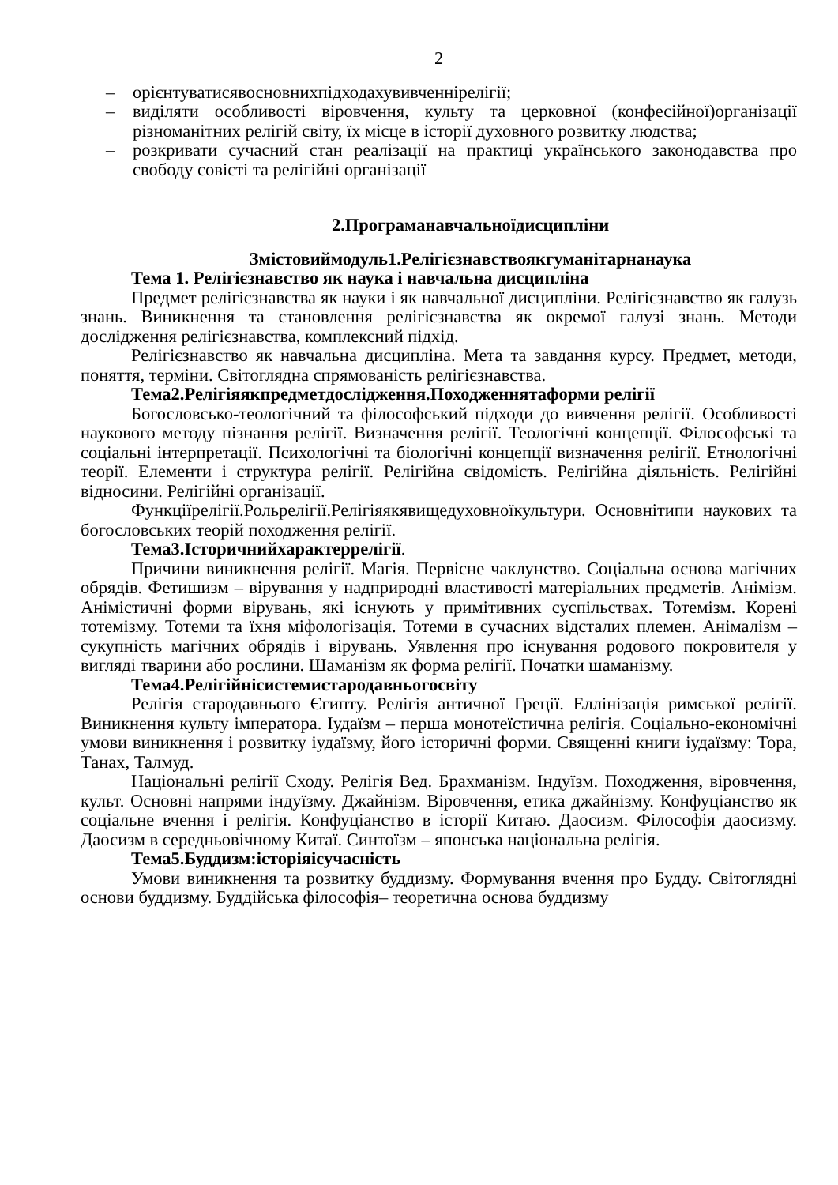2
– орієнтуватисявосновнихпідходахувивченнірелігії;
– виділяти особливості віровчення, культу та церковної (конфесійної)організації різноманітних релігій світу, їх місце в історії духовного розвитку людства;
– розкривати сучасний стан реалізації на практиці українського законодавства про свободу совісті та релігійні організації
2.Програманавчальноїдисципліни
Змістовиймодуль1.Релігієзнавствоякгуманітарнанаука
Тема 1. Релігієзнавство як наука і навчальна дисципліна
Предмет релігієзнавства як науки і як навчальної дисципліни. Релігієзнавство як галузь знань. Виникнення та становлення релігієзнавства як окремої галузі знань. Методи дослідження релігієзнавства, комплексний підхід.
Релігієзнавство як навчальна дисципліна. Мета та завдання курсу. Предмет, методи, поняття, терміни. Світоглядна спрямованість релігієзнавства.
Тема2.Релігіяякпредметдослідження.Походженнятаформи релігії
Богословсько-теологічний та філософський підходи до вивчення релігії. Особливості наукового методу пізнання релігії. Визначення релігії. Теологічні концепції. Філософські та соціальні інтерпретації. Психологічні та біологічні концепції визначення релігії. Етнологічні теорії. Елементи і структура релігії. Релігійна свідомість. Релігійна діяльність. Релігійні відносини. Релігійні організації.
Функціїрелігії.Рольрелігії.Релігіяякявищедуховноїкультури. Основнітипи наукових та богословських теорій походження релігії.
Тема3.Історичнийхарактеррелігії.
Причини виникнення релігії. Магія. Первісне чаклунство. Соціальна основа магічних обрядів. Фетишизм – вірування у надприродні властивості матеріальних предметів. Анімізм. Анімістичні форми вірувань, які існують у примітивних суспільствах. Тотемізм. Корені тотемізму. Тотеми та їхня міфологізація. Тотеми в сучасних відсталих племен. Анімалізм – сукупність магічних обрядів і вірувань. Уявлення про існування родового покровителя у вигляді тварини або рослини. Шаманізм як форма релігії. Початки шаманізму.
Тема4.Релігійнісистемистародавньогосвіту
Релігія стародавнього Єгипту. Релігія античної Греції. Еллінізація римської релігії. Виникнення культу імператора. Іудаїзм – перша монотеїстична релігія. Соціально-економічні умови виникнення і розвитку іудаїзму, його історичні форми. Священні книги іудаїзму: Тора, Танах, Талмуд.
Національні релігії Сходу. Релігія Вед. Брахманізм. Індуїзм. Походження, віровчення, культ. Основні напрями індуїзму. Джайнізм. Віровчення, етика джайнізму. Конфуціанство як соціальне вчення і релігія. Конфуціанство в історії Китаю. Даосизм. Філософія даосизму. Даосизм в середньовічному Китаї. Синтоїзм – японська національна релігія.
Тема5.Буддизм:історіяісучасність
Умови виникнення та розвитку буддизму. Формування вчення про Будду. Світоглядні основи буддизму. Буддійська філософія– теоретична основа буддизму